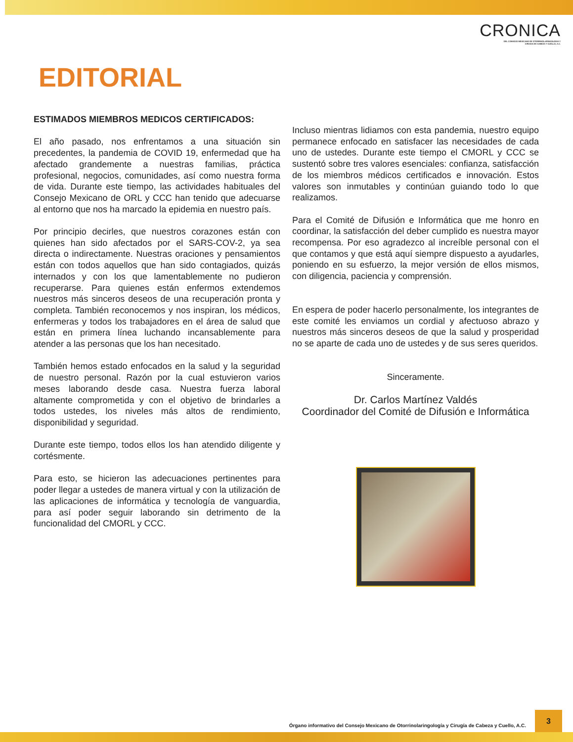CRONICA
DEL CONSEJO MEXICANO DE OTORRINOLARINGOLOGIA Y
CIRUGIA DE CABEZA Y CUELLO, A.C.
EDITORIAL
ESTIMADOS MIEMBROS MEDICOS CERTIFICADOS:
El año pasado, nos enfrentamos a una situación sin precedentes, la pandemia de COVID 19, enfermedad que ha afectado grandemente a nuestras familias, práctica profesional, negocios, comunidades, así como nuestra forma de vida. Durante este tiempo, las actividades habituales del Consejo Mexicano de ORL y CCC han tenido que adecuarse al entorno que nos ha marcado la epidemia en nuestro país.
Por principio decirles, que nuestros corazones están con quienes han sido afectados por el SARS-COV-2, ya sea directa o indirectamente. Nuestras oraciones y pensamientos están con todos aquellos que han sido contagiados, quizás internados y con los que lamentablemente no pudieron recuperarse. Para quienes están enfermos extendemos nuestros más sinceros deseos de una recuperación pronta y completa. También reconocemos y nos inspiran, los médicos, enfermeras y todos los trabajadores en el área de salud que están en primera línea luchando incansablemente para atender a las personas que los han necesitado.
También hemos estado enfocados en la salud y la seguridad de nuestro personal. Razón por la cual estuvieron varios meses laborando desde casa. Nuestra fuerza laboral altamente comprometida y con el objetivo de brindarles a todos ustedes, los niveles más altos de rendimiento, disponibilidad y seguridad.
Durante este tiempo, todos ellos los han atendido diligente y cortésmente.
Para esto, se hicieron las adecuaciones pertinentes para poder llegar a ustedes de manera virtual y con la utilización de las aplicaciones de informática y tecnología de vanguardia, para así poder seguir laborando sin detrimento de la funcionalidad del CMORL y CCC.
Incluso mientras lidiamos con esta pandemia, nuestro equipo permanece enfocado en satisfacer las necesidades de cada uno de ustedes. Durante este tiempo el CMORL y CCC se sustentó sobre tres valores esenciales: confianza, satisfacción de los miembros médicos certificados e innovación. Estos valores son inmutables y continúan guiando todo lo que realizamos.
Para el Comité de Difusión e Informática que me honro en coordinar, la satisfacción del deber cumplido es nuestra mayor recompensa. Por eso agradezco al increíble personal con el que contamos y que está aquí siempre dispuesto a ayudarles, poniendo en su esfuerzo, la mejor versión de ellos mismos, con diligencia, paciencia y comprensión.
En espera de poder hacerlo personalmente, los integrantes de este comité les enviamos un cordial y afectuoso abrazo y nuestros más sinceros deseos de que la salud y prosperidad no se aparte de cada uno de ustedes y de sus seres queridos.
Sinceramente.
Dr. Carlos Martínez Valdés
Coordinador del Comité de Difusión e Informática
Órgano informativo del Consejo Mexicano de Otorrinolaringología y Cirugía de Cabeza y Cuello, A.C.
3